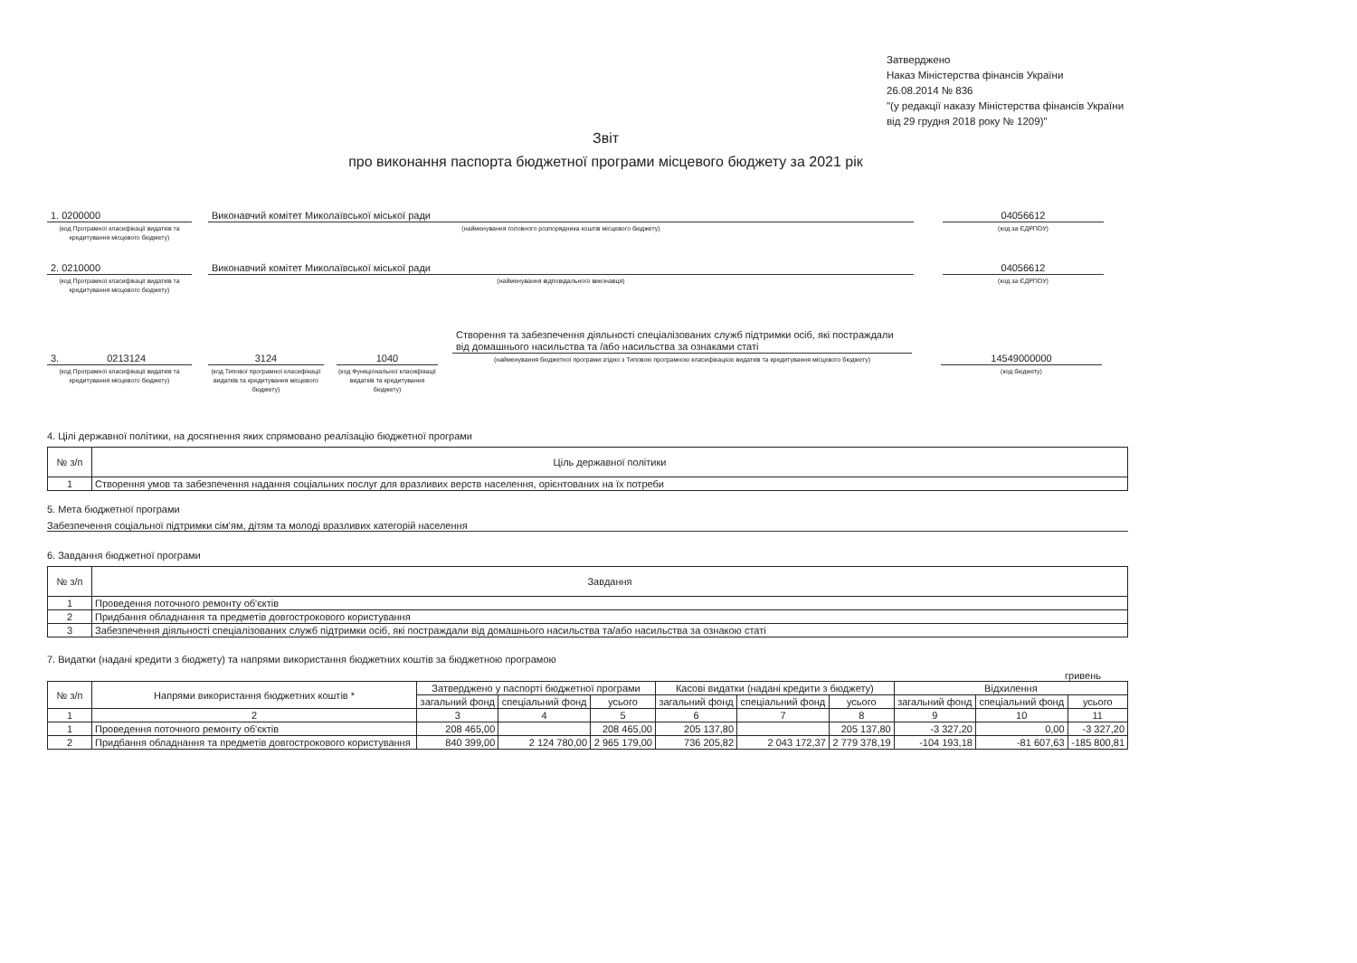Затверджено
Наказ Міністерства фінансів України
26.08.2014 № 836
"(у редакції наказу Міністерства фінансів України
від 29 грудня 2018 року № 1209)"
Звіт
про виконання паспорта бюджетної програми місцевого бюджету за 2021 рік
1. 0200000
(код Програмної класифікації видатків та кредитування місцевого бюджету)
Виконавчий комітет Миколаївської міської ради
(найменування головного розпорядника коштів місцевого бюджету)
04056612
(код за ЄДРПОУ)
2. 0210000
(код Програмної класифікації видатків та кредитування місцевого бюджету)
Виконавчий комітет Миколаївської міської ради
(найменування відповідального виконавця)
04056612
(код за ЄДРПОУ)
3. 0213124
(код Програмної класифікації видатків та кредитування місцевого бюджету)
3124
(код Типової програмної класифікації видатків та кредитування місцевого бюджету)
1040
(код Функціональної класифікації видатків та кредитування бюджету)
Створення та забезпечення діяльності спеціалізованих служб підтримки осіб, які постраждали від домашнього насильства та /або насильства за ознаками статі
(найменування бюджетної програми згідно з Типовою програмною класифікацією видатків та кредитування місцевого бюджету)
14549000000
(код бюджету)
4. Цілі державної політики, на досягнення яких спрямовано реалізацію бюджетної програми
| № з/п | Ціль державної політики |
| --- | --- |
| 1 | Створення умов та забезпечення надання соціальних послуг для вразливих верств населення, орієнтованих на їх потреби |
5. Мета бюджетної програми
Забезпечення соціальної підтримки сім'ям, дітям та молоді вразливих категорій населення
6. Завдання бюджетної програми
| № з/п | Завдання |
| --- | --- |
| 1 | Проведення поточного ремонту об'єктів |
| 2 | Придбання обладнання та предметів довгострокового користування |
| 3 | Забезпечення діяльності спеціалізованих служб підтримки осіб, які постраждали від домашнього насильства та/або насильства за ознакою статі |
7. Видатки (надані кредити з бюджету) та напрями використання бюджетних коштів за бюджетною програмою
гривень
| № з/п | Напрями використання бюджетних коштів * | Затверджено у паспорті бюджетної програми | | | Касові видатки (надані кредити з бюджету) | | | Відхилення | | |
| --- | --- | --- | --- | --- | --- | --- | --- | --- | --- | --- |
| | | загальний фонд | спеціальний фонд | усього | загальний фонд | спеціальний фонд | усього | загальний фонд | спеціальний фонд | усього |
| 1 | 2 | 3 | 4 | 5 | 6 | 7 | 8 | 9 | 10 | 11 |
| 1 | Проведення поточного ремонту об'єктів | 208 465,00 | | 208 465,00 | 205 137,80 | | 205 137,80 | -3 327,20 | 0,00 | -3 327,20 |
| 2 | Придбання обладнання та предметів довгострокового користування | 840 399,00 | 2 124 780,00 | 2 965 179,00 | 736 205,82 | 2 043 172,37 | 2 779 378,19 | -104 193,18 | -81 607,63 | -185 800,81 |